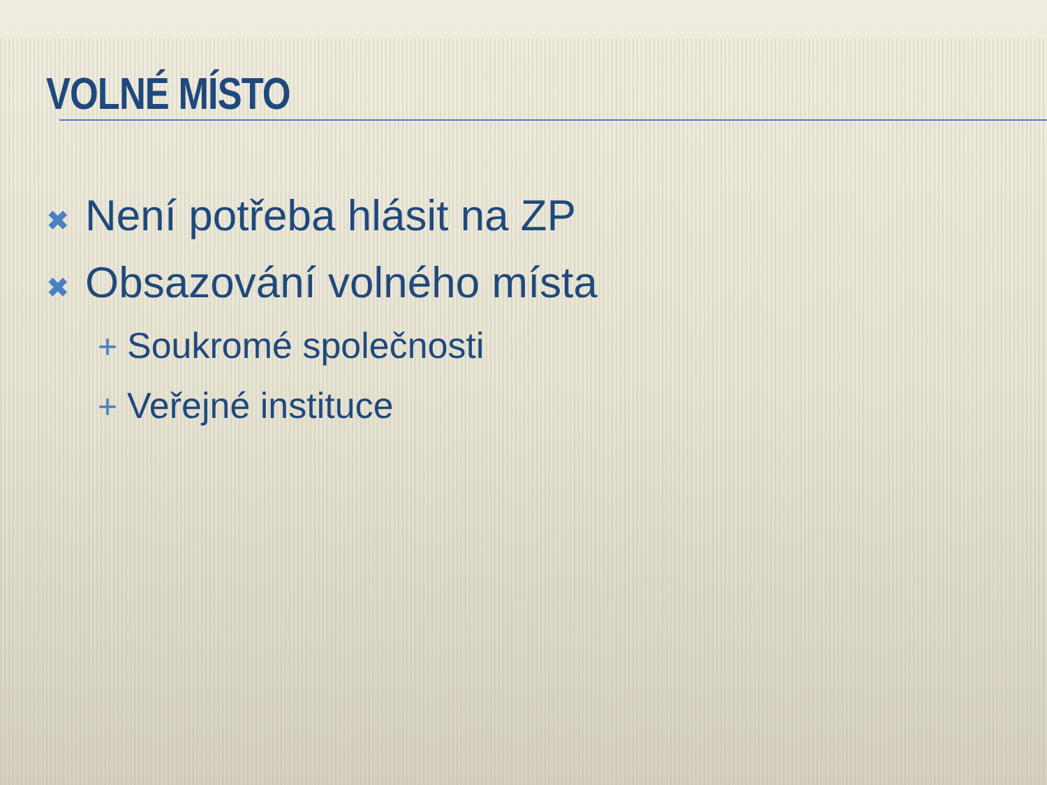VOLNÉ MÍSTO
✖ Není potřeba hlásit na ZP
✖ Obsazování volného místa
+ Soukromé společnosti
+ Veřejné instituce